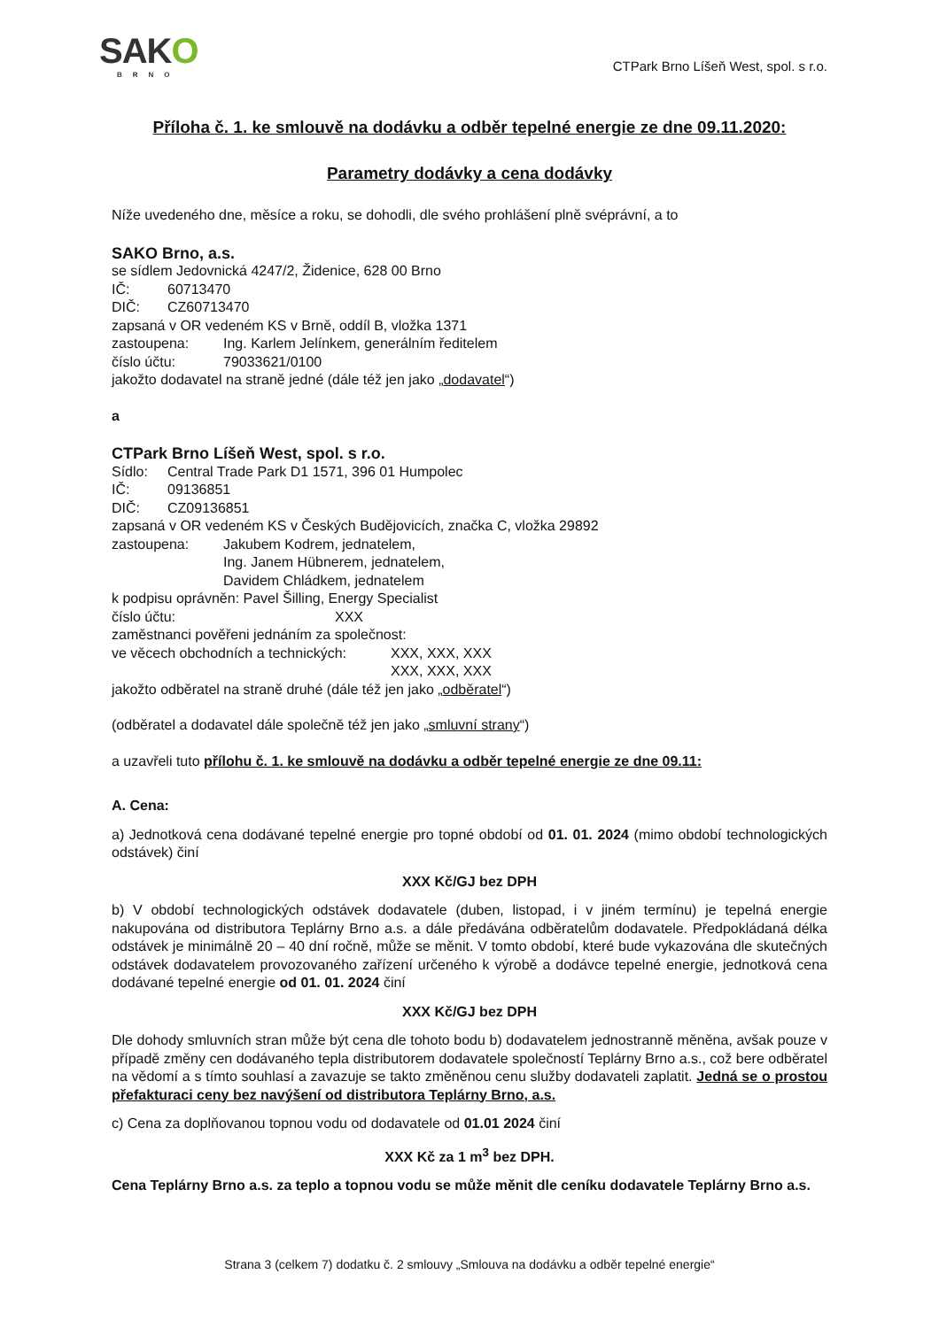SAKO
BRNO
CTPark Brno Líšeň West, spol. s r.o.
Příloha č. 1. ke smlouvě na dodávku a odběr tepelné energie ze dne 09.11.2020:
Parametry dodávky a cena dodávky
Níže uvedeného dne, měsíce a roku, se dohodli, dle svého prohlášení plně svéprávní, a to
SAKO Brno, a.s.
se sídlem Jedovnická 4247/2, Židenice, 628 00 Brno
IČ: 60713470
DIČ: CZ60713470
zapsaná v OR vedeném KS v Brně, oddíl B, vložka 1371
zastoupena: Ing. Karlem Jelínkem, generálním ředitelem
číslo účtu: 79033621/0100
jakožto dodavatel na straně jedné (dále též jen jako „dodavatel“)
a
CTPark Brno Líšeň West, spol. s r.o.
Sídlo: Central Trade Park D1 1571, 396 01 Humpolec
IČ: 09136851
DIČ: CZ09136851
zapsaná v OR vedeném KS v Českých Budějovicích, značka C, vložka 29892
zastoupena: Jakubem Kodrem, jednatelem,
Ing. Janem Hübnerem, jednatelem,
Davidem Chládkem, jednatelem
k podpisu oprávněn: Pavel Šilling, Energy Specialist
číslo účtu: XXX
zaměstnanci pověřeni jednáním za společnost:
ve věcech obchodních a technických: XXX, XXX, XXX
XXX, XXX, XXX
jakožto odběratel na straně druhé (dále též jen jako „odběratel“)
(odběratel a dodavatel dále společně též jen jako „smluvní strany“)
a uzavřeli tuto přílohu č. 1. ke smlouvě na dodávku a odběr tepelné energie ze dne 09.11:
A. Cena:
a) Jednotková cena dodávané tepelné energie pro topné období od 01. 01. 2024 (mimo období technologických odstávek) činí
XXX Kč/GJ bez DPH
b) V období technologických odstávek dodavatele (duben, listopad, i v jiném termínu) je tepelná energie nakupována od distributora Teplárny Brno a.s. a dále předávána odběratelům dodavatele. Předpokládaná délka odstávek je minimálně 20 – 40 dní ročně, může se měnit. V tomto období, které bude vykazována dle skutečných odstávek dodavatelem provozovaného zařízení určeného k výrobě a dodávce tepelné energie, jednotková cena dodávané tepelné energie od 01. 01. 2024 činí
XXX Kč/GJ bez DPH
Dle dohody smluvních stran může být cena dle tohoto bodu b) dodavatelem jednostranně měněna, avšak pouze v případě změny cen dodávaného tepla distributorem dodavatele společností Teplárny Brno a.s., což bere odběratel na vědomí a s tímto souhlasí a zavazuje se takto změněnou cenu služby dodavateli zaplatit. Jedná se o prostou přefakturaci ceny bez navýšení od distributora Teplárny Brno, a.s.
c) Cena za doplňovanou topnou vodu od dodavatele od 01.01 2024 činí
XXX Kč za 1 m<sup>3</sup> bez DPH.
Cena Teplárny Brno a.s. za teplo a topnou vodu se může měnit dle ceníku dodavatele Teplárny Brno a.s.
Strana 3 (celkem 7) dodatku č. 2 smlouvy „Smlouva na dodávku a odběr tepelné energie“